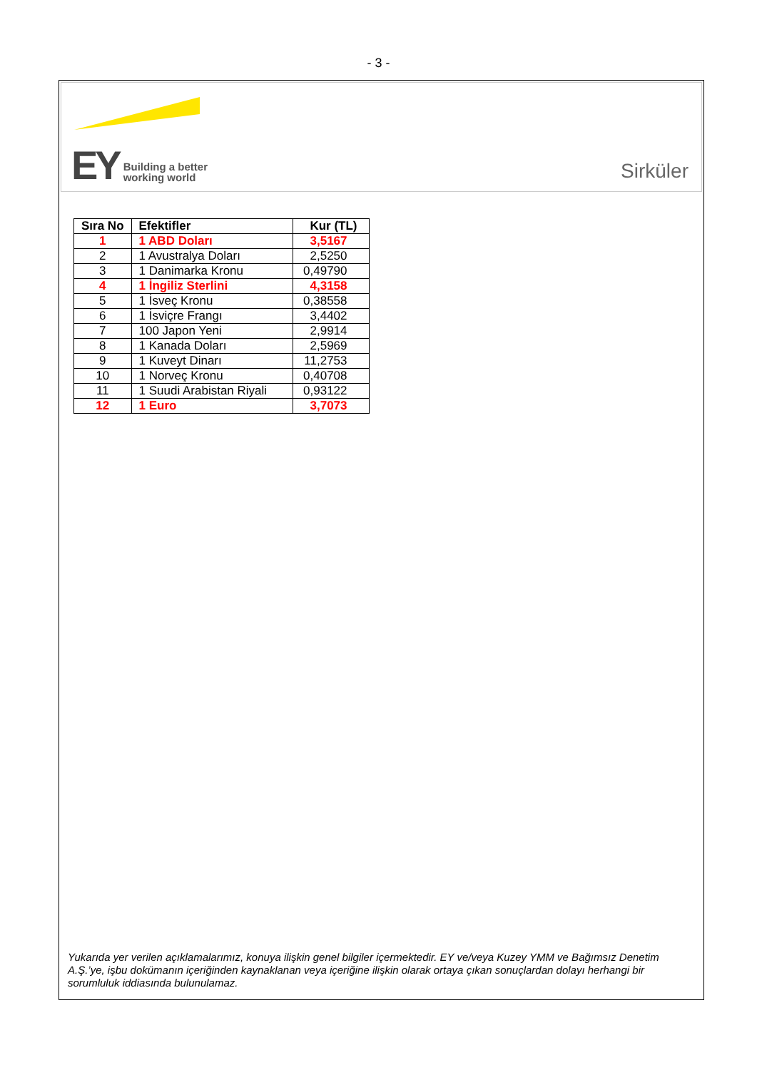- 3 -
EY Building a better
working world
Sirküler
| Sıra No | Efektifler | Kur (TL) |
| --- | --- | --- |
| 1 | 1 ABD Doları | 3,5167 |
| 2 | 1 Avustralya Doları | 2,5250 |
| 3 | 1 Danimarka Kronu | 0,49790 |
| 4 | 1 İngiliz Sterlini | 4,3158 |
| 5 | 1 İsveç Kronu | 0,38558 |
| 6 | 1 İsviçre Frangı | 3,4402 |
| 7 | 100 Japon Yeni | 2,9914 |
| 8 | 1 Kanada Doları | 2,5969 |
| 9 | 1 Kuveyt Dinarı | 11,2753 |
| 10 | 1 Norveç Kronu | 0,40708 |
| 11 | 1 Suudi Arabistan Riyali | 0,93122 |
| 12 | 1 Euro | 3,7073 |
Yukarıda yer verilen açıklamalarımız, konuya ilişkin genel bilgiler içermektedir. EY ve/veya Kuzey YMM ve Bağımsız Denetim A.Ş.’ye, işbu dokümanın içeriğinden kaynaklanan veya içeriğine ilişkin olarak ortaya çıkan sonuçlardan dolayı herhangi bir sorumluluk iddiasında bulunulamaz.